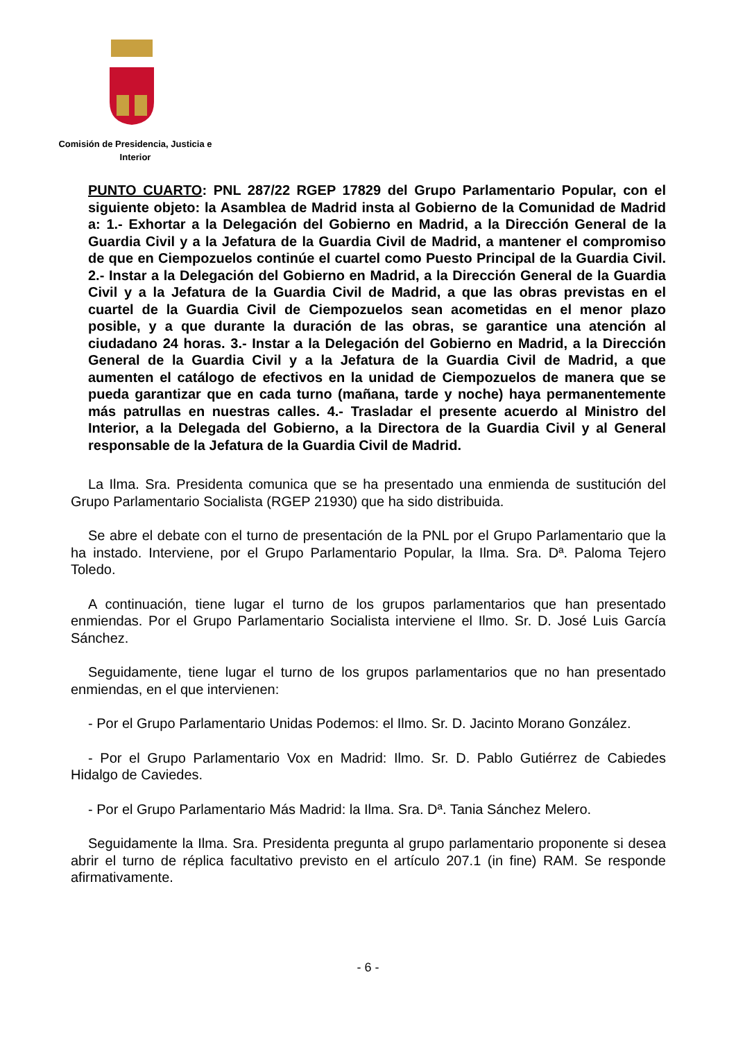Comisión de Presidencia, Justicia e Interior
PUNTO CUARTO: PNL 287/22 RGEP 17829 del Grupo Parlamentario Popular, con el siguiente objeto: la Asamblea de Madrid insta al Gobierno de la Comunidad de Madrid a: 1.- Exhortar a la Delegación del Gobierno en Madrid, a la Dirección General de la Guardia Civil y a la Jefatura de la Guardia Civil de Madrid, a mantener el compromiso de que en Ciempozuelos continúe el cuartel como Puesto Principal de la Guardia Civil. 2.- Instar a la Delegación del Gobierno en Madrid, a la Dirección General de la Guardia Civil y a la Jefatura de la Guardia Civil de Madrid, a que las obras previstas en el cuartel de la Guardia Civil de Ciempozuelos sean acometidas en el menor plazo posible, y a que durante la duración de las obras, se garantice una atención al ciudadano 24 horas. 3.- Instar a la Delegación del Gobierno en Madrid, a la Dirección General de la Guardia Civil y a la Jefatura de la Guardia Civil de Madrid, a que aumenten el catálogo de efectivos en la unidad de Ciempozuelos de manera que se pueda garantizar que en cada turno (mañana, tarde y noche) haya permanentemente más patrullas en nuestras calles. 4.- Trasladar el presente acuerdo al Ministro del Interior, a la Delegada del Gobierno, a la Directora de la Guardia Civil y al General responsable de la Jefatura de la Guardia Civil de Madrid.
La Ilma. Sra. Presidenta comunica que se ha presentado una enmienda de sustitución del Grupo Parlamentario Socialista (RGEP 21930) que ha sido distribuida.
Se abre el debate con el turno de presentación de la PNL por el Grupo Parlamentario que la ha instado. Interviene, por el Grupo Parlamentario Popular, la Ilma. Sra. Dª. Paloma Tejero Toledo.
A continuación, tiene lugar el turno de los grupos parlamentarios que han presentado enmiendas. Por el Grupo Parlamentario Socialista interviene el Ilmo. Sr. D. José Luis García Sánchez.
Seguidamente, tiene lugar el turno de los grupos parlamentarios que no han presentado enmiendas, en el que intervienen:
- Por el Grupo Parlamentario Unidas Podemos: el Ilmo. Sr. D. Jacinto Morano González.
- Por el Grupo Parlamentario Vox en Madrid: Ilmo. Sr. D. Pablo Gutiérrez de Cabiedes Hidalgo de Caviedes.
- Por el Grupo Parlamentario Más Madrid: la Ilma. Sra. Dª. Tania Sánchez Melero.
Seguidamente la Ilma. Sra. Presidenta pregunta al grupo parlamentario proponente si desea abrir el turno de réplica facultativo previsto en el artículo 207.1 (in fine) RAM. Se responde afirmativamente.
- 6 -